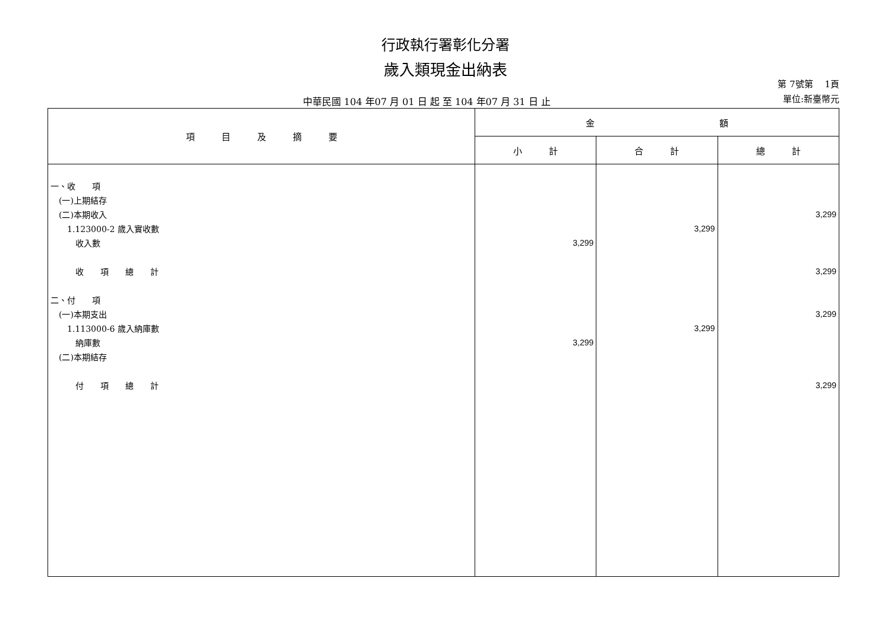行政執行署彰化分署
歲入類現金出納表
中華民國 104 年07 月 01 日 起 至 104 年07 月 31 日 止
第 7號第　 1頁
單位:新臺幣元
| 項 目 及 摘 要 | 金 額 | | |
| --- | --- | --- | --- |
| | 小 計 | 合 計 | 總 計 |
| 一、收 項 | | | |
| (一)上期結存 | | | |
| (二)本期收入 | | | 3,299 |
| 1.123000-2 歲入實收數 | | 3,299 | |
| 收入數 | 3,299 | | |
| 收 項 總 計 | | | 3,299 |
| 二、付 項 | | | |
| (一)本期支出 | | | 3,299 |
| 1.113000-6 歲入納庫數 | | 3,299 | |
| 納庫數 | 3,299 | | |
| (二)本期結存 | | | |
| 付 項 總 計 | | | 3,299 |